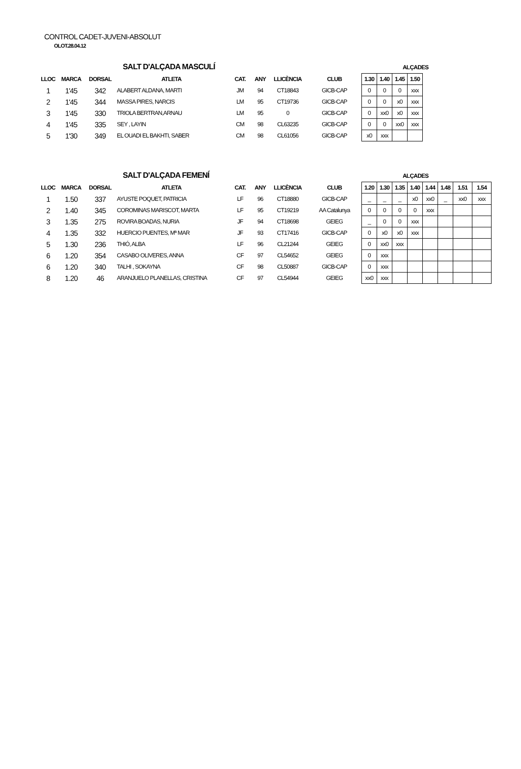CONTROL CADET-JUVENI-ABSOLUT
OLOT.28.04.12
SALT D'ALÇADA MASCULÍ ALÇADES
| LLOC | MARCA | DORSAL | ATLETA | CAT. | ANY | LLICÈNCIA | CLUB | 1.30 | 1.40 | 1.45 | 1.50 |
| --- | --- | --- | --- | --- | --- | --- | --- | --- | --- | --- | --- |
| 1 | 1'45 | 342 | ALABERT ALDANA, MARTI | JM | 94 | CT18843 | GICB-CAP | 0 | 0 | 0 | xxx |
| 2 | 1'45 | 344 | MASSA PIRES, NARCIS | LM | 95 | CT19736 | GICB-CAP | 0 | 0 | x0 | xxx |
| 3 | 1'45 | 330 | TRIOLA BERTRAN,ARNAU | LM | 95 | 0 | GICB-CAP | 0 | xx0 | x0 | xxx |
| 4 | 1'45 | 335 | SEY , LAYIN | CM | 98 | CL63235 | GICB-CAP | 0 | 0 | xx0 | xxx |
| 5 | 1'30 | 349 | EL OUADI EL BAKHTI, SABER | CM | 98 | CL61056 | GICB-CAP | x0 | xxx | | |
SALT D'ALÇADA FEMENÍ ALÇADES
| LLOC | MARCA | DORSAL | ATLETA | CAT. | ANY | LLICÈNCIA | CLUB | 1.20 | 1.30 | 1.35 | 1.40 | 1.44 | 1.48 | 1.51 | 1.54 |
| --- | --- | --- | --- | --- | --- | --- | --- | --- | --- | --- | --- | --- | --- | --- | --- |
| 1 | 1.50 | 337 | AYUSTE POQUET, PATRICIA | LF | 96 | CT18880 | GICB-CAP | _ | _ | _ | x0 | xx0 | _ | xx0 | xxx |
| 2 | 1.40 | 345 | COROMINAS MARISCOT, MARTA | LF | 95 | CT19219 | AA Catalunya | 0 | 0 | 0 | 0 | xxx | | | |
| 3 | 1.35 | 275 | ROVIRA BOADAS, NURIA | JF | 94 | CT18698 | GEIEG | _ | 0 | 0 | xxx | | | | |
| 4 | 1.35 | 332 | HUERCIO PUENTES, Mª MAR | JF | 93 | CT17416 | GICB-CAP | 0 | x0 | x0 | xxx | | | | |
| 5 | 1.30 | 236 | THIÓ, ALBA | LF | 96 | CL21244 | GEIEG | 0 | xx0 | xxx | | | | | |
| 6 | 1.20 | 354 | CASABO OLIVERES, ANNA | CF | 97 | CL54652 | GEIEG | 0 | xxx | | | | | | |
| 6 | 1.20 | 340 | TALHI , SOKAYNA | CF | 98 | CL50887 | GICB-CAP | 0 | xxx | | | | | | |
| 8 | 1.20 | 46 | ARANJUELO PLANELLAS, CRISTINA | CF | 97 | CL54944 | GEIEG | xx0 | xxx | | | | | | |